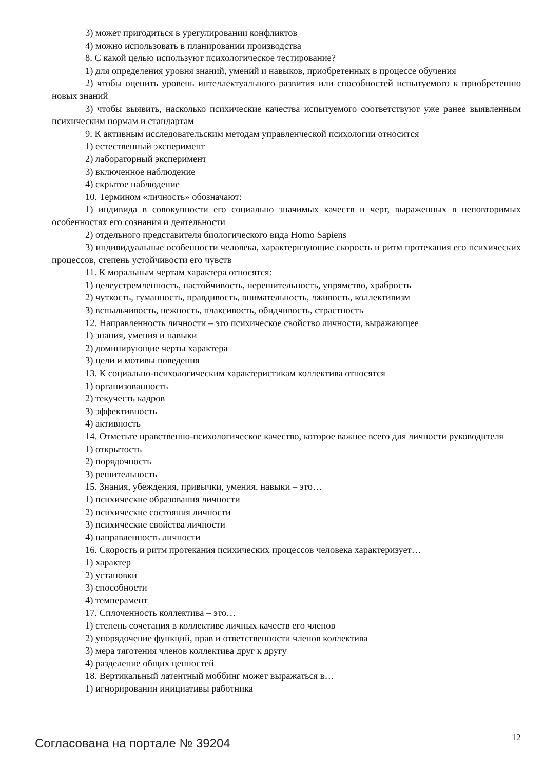3) может пригодиться в урегулировании конфликтов
4) можно использовать в планировании производства
8. С какой целью используют психологическое тестирование?
1) для определения уровня знаний, умений и навыков, приобретенных в процессе обучения
2) чтобы оценить уровень интеллектуального развития или способностей испытуемого к приобретению новых знаний
3) чтобы выявить, насколько психические качества испытуемого соответствуют уже ранее выявленным психическим нормам и стандартам
9. К активным исследовательским методам управленческой психологии относится
1) естественный эксперимент
2) лабораторный эксперимент
3) включенное наблюдение
4) скрытое наблюдение
10. Термином «личность» обозначают:
1) индивида в совокупности его социально значимых качеств и черт, выраженных в неповторимых особенностях его сознания и деятельности
2) отдельного представителя биологического вида Homo Sapiens
3) индивидуальные особенности человека, характеризующие скорость и ритм протекания его психических процессов, степень устойчивости его чувств
11. К моральным чертам характера относятся:
1) целеустремленность, настойчивость, нерешительность, упрямство, храбрость
2) чуткость, гуманность, правдивость, внимательность, лживость, коллективизм
3) вспыльчивость, нежность, плаксивость, обидчивость, страстность
12. Направленность личности – это психическое свойство личности, выражающее
1) знания, умения и навыки
2) доминирующие черты характера
3) цели и мотивы поведения
13. К социально-психологическим характеристикам коллектива относятся
1) организованность
2) текучесть кадров
3) эффективность
4) активность
14. Отметьте нравственно-психологическое качество, которое важнее всего для личности руководителя
1) открытость
2) порядочность
3) решительность
15. Знания, убеждения, привычки, умения, навыки – это…
1) психические образования личности
2) психические состояния личности
3) психические свойства личности
4) направленность личности
16. Скорость и ритм протекания психических процессов человека характеризует…
1) характер
2) установки
3) способности
4) темперамент
17. Сплоченность коллектива – это…
1) степень сочетания в коллективе личных качеств его членов
2) упорядочение функций, прав и ответственности членов коллектива
3) мера тяготения членов коллектива друг к другу
4) разделение общих ценностей
18. Вертикальный латентный моббинг может выражаться в…
1) игнорировании инициативы работника
Согласована на портале № 39204
12